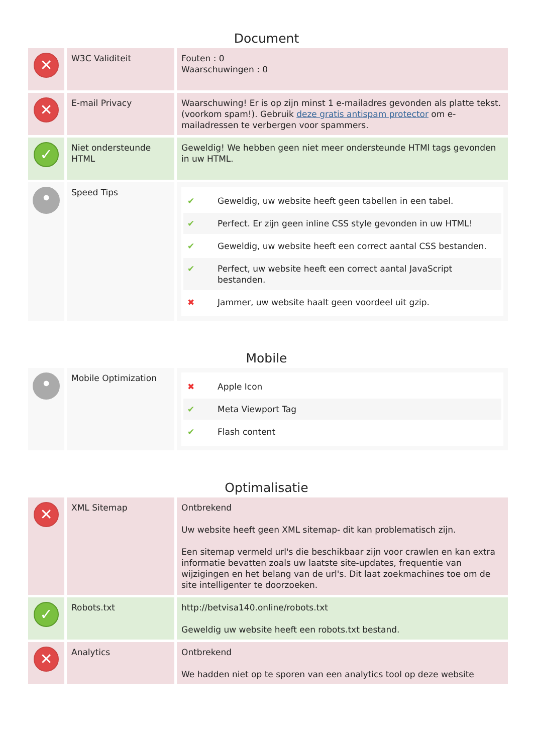Document
| ✕ | W3C Validiteit | Fouten : 0 Waarschuwingen : 0 |
| ✕ | E-mail Privacy | Waarschuwing! Er is op zijn minst 1 e-mailadres gevonden als platte tekst. (voorkom spam!). Gebruik deze gratis antispam protector om e-mailadressen te verbergen voor spammers. |
| ✓ | Niet ondersteunde HTML | Geweldig! We hebben geen niet meer ondersteunde HTMl tags gevonden in uw HTML. |
| • | Speed Tips | ✔ Geweldig, uw website heeft geen tabellen in een tabel. ✔ Perfect. Er zijn geen inline CSS style gevonden in uw HTML! ✔ Geweldig, uw website heeft een correct aantal CSS bestanden. ✔ Perfect, uw website heeft een correct aantal JavaScript bestanden. ✖ Jammer, uw website haalt geen voordeel uit gzip. |
Mobile
| • | Mobile Optimization | ✖ Apple Icon ✔ Meta Viewport Tag ✔ Flash content |
Optimalisatie
| ✕ | XML Sitemap | Ontbrekend Uw website heeft geen XML sitemap- dit kan problematisch zijn. Een sitemap vermeld url's die beschikbaar zijn voor crawlen en kan extra informatie bevatten zoals uw laatste site-updates, frequentie van wijzigingen en het belang van de url's. Dit laat zoekmachines toe om de site intelligenter te doorzoeken. |
| ✓ | Robots.txt | http://betvisa140.online/robots.txt Geweldig uw website heeft een robots.txt bestand. |
| ✕ | Analytics | Ontbrekend We hadden niet op te sporen van een analytics tool op deze website |